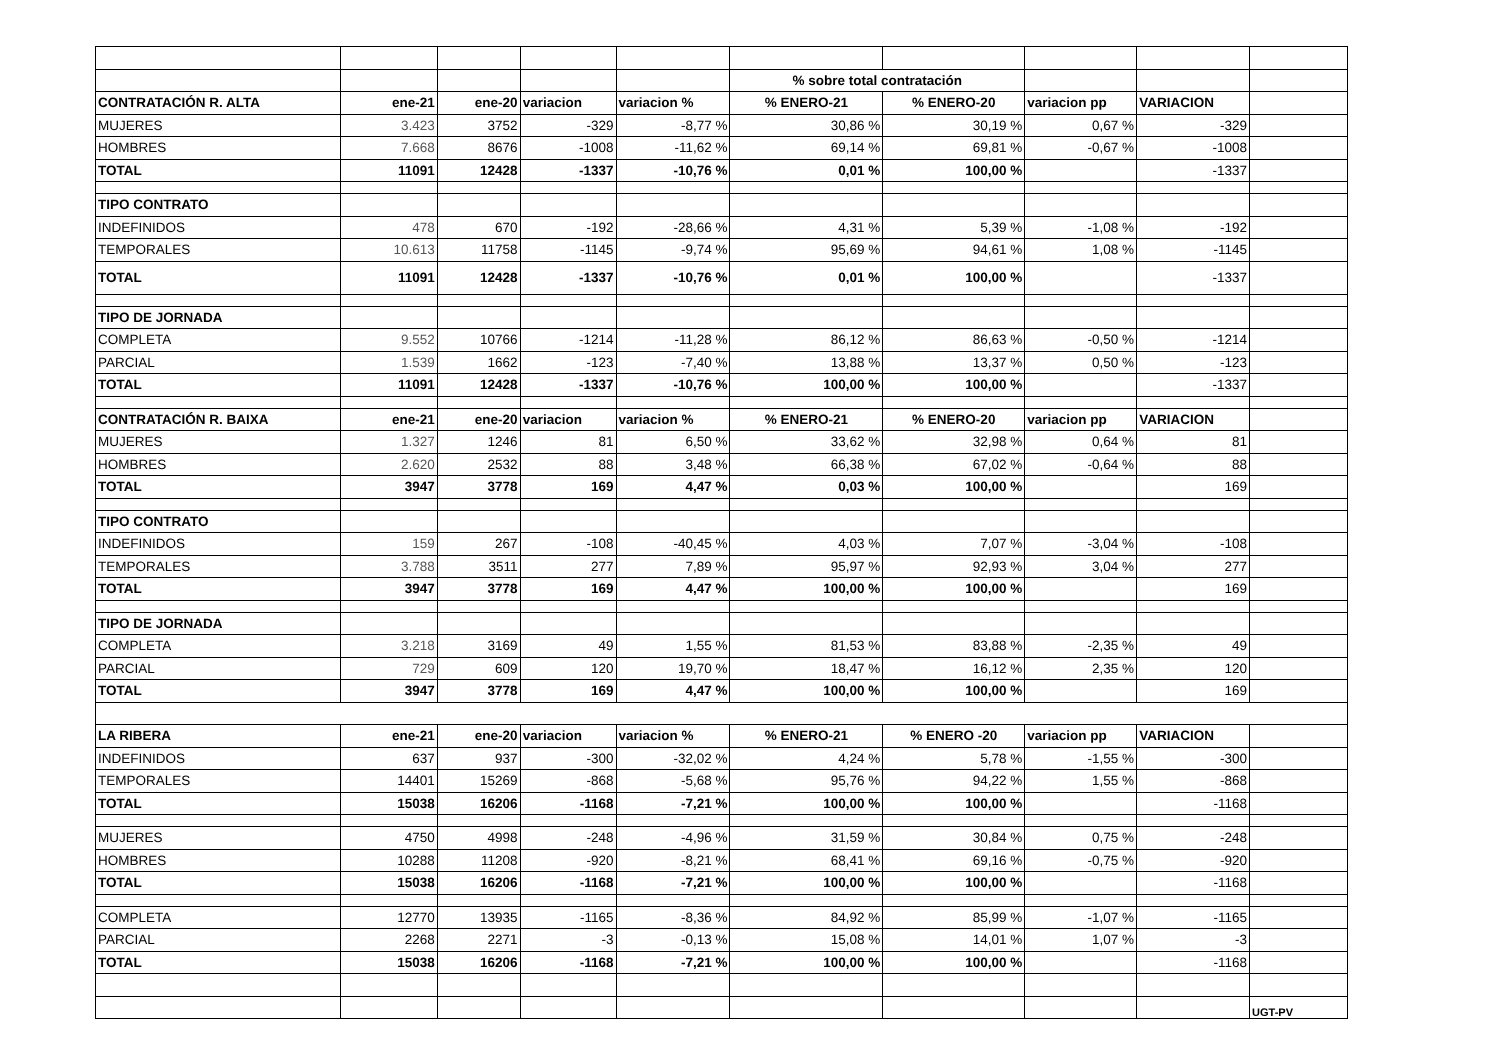| | | | | | % sobre total contratación | | | | |
| CONTRATACIÓN R. ALTA | ene-21 | ene-20 | variacion | variacion % | % ENERO-21 | % ENERO-20 | variacion pp | VARIACION | |
| MUJERES | 3.423 | 3752 | -329 | -8,77 % | 30,86 % | 30,19 % | 0,67 % | -329 | |
| HOMBRES | 7.668 | 8676 | -1008 | -11,62 % | 69,14 % | 69,81 % | -0,67 % | -1008 | |
| TOTAL | 11091 | 12428 | -1337 | -10,76 % | 0,01 % | 100,00 % | | -1337 | |
| TIPO CONTRATO | | | | | | | | | |
| INDEFINIDOS | 478 | 670 | -192 | -28,66 % | 4,31 % | 5,39 % | -1,08 % | -192 | |
| TEMPORALES | 10.613 | 11758 | -1145 | -9,74 % | 95,69 % | 94,61 % | 1,08 % | -1145 | |
| TOTAL | 11091 | 12428 | -1337 | -10,76 % | 0,01 % | 100,00 % | | -1337 | |
| TIPO DE JORNADA | | | | | | | | | |
| COMPLETA | 9.552 | 10766 | -1214 | -11,28 % | 86,12 % | 86,63 % | -0,50 % | -1214 | |
| PARCIAL | 1.539 | 1662 | -123 | -7,40 % | 13,88 % | 13,37 % | 0,50 % | -123 | |
| TOTAL | 11091 | 12428 | -1337 | -10,76 % | 100,00 % | 100,00 % | | -1337 | |
| CONTRATACIÓN R. BAIXA | ene-21 | ene-20 | variacion | variacion % | % ENERO-21 | % ENERO-20 | variacion pp | VARIACION | |
| MUJERES | 1.327 | 1246 | 81 | 6,50 % | 33,62 % | 32,98 % | 0,64 % | 81 | |
| HOMBRES | 2.620 | 2532 | 88 | 3,48 % | 66,38 % | 67,02 % | -0,64 % | 88 | |
| TOTAL | 3947 | 3778 | 169 | 4,47 % | 0,03 % | 100,00 % | | 169 | |
| TIPO CONTRATO | | | | | | | | | |
| INDEFINIDOS | 159 | 267 | -108 | -40,45 % | 4,03 % | 7,07 % | -3,04 % | -108 | |
| TEMPORALES | 3.788 | 3511 | 277 | 7,89 % | 95,97 % | 92,93 % | 3,04 % | 277 | |
| TOTAL | 3947 | 3778 | 169 | 4,47 % | 100,00 % | 100,00 % | | 169 | |
| TIPO DE JORNADA | | | | | | | | | |
| COMPLETA | 3.218 | 3169 | 49 | 1,55 % | 81,53 % | 83,88 % | -2,35 % | 49 | |
| PARCIAL | 729 | 609 | 120 | 19,70 % | 18,47 % | 16,12 % | 2,35 % | 120 | |
| TOTAL | 3947 | 3778 | 169 | 4,47 % | 100,00 % | 100,00 % | | 169 | |
| LA RIBERA | ene-21 | ene-20 | variacion | variacion % | % ENERO-21 | % ENERO -20 | variacion pp | VARIACION | |
| INDEFINIDOS | 637 | 937 | -300 | -32,02 % | 4,24 % | 5,78 % | -1,55 % | -300 | |
| TEMPORALES | 14401 | 15269 | -868 | -5,68 % | 95,76 % | 94,22 % | 1,55 % | -868 | |
| TOTAL | 15038 | 16206 | -1168 | -7,21 % | 100,00 % | 100,00 % | | -1168 | |
| MUJERES | 4750 | 4998 | -248 | -4,96 % | 31,59 % | 30,84 % | 0,75 % | -248 | |
| HOMBRES | 10288 | 11208 | -920 | -8,21 % | 68,41 % | 69,16 % | -0,75 % | -920 | |
| TOTAL | 15038 | 16206 | -1168 | -7,21 % | 100,00 % | 100,00 % | | -1168 | |
| COMPLETA | 12770 | 13935 | -1165 | -8,36 % | 84,92 % | 85,99 % | -1,07 % | -1165 | |
| PARCIAL | 2268 | 2271 | -3 | -0,13 % | 15,08 % | 14,01 % | 1,07 % | -3 | |
| TOTAL | 15038 | 16206 | -1168 | -7,21 % | 100,00 % | 100,00 % | | -1168 | |
| | | | | | | | | | UGT-PV |